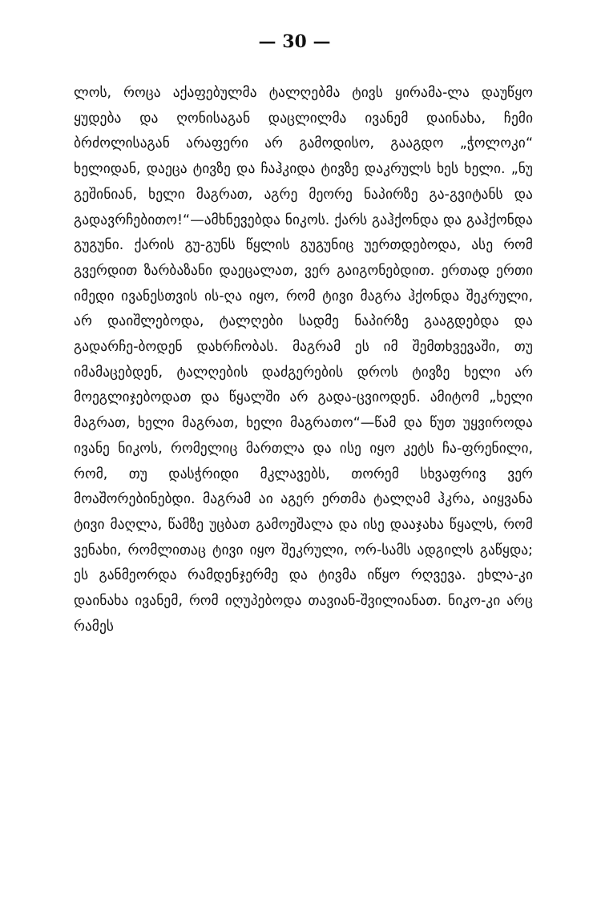— 30 —
ლოს, როცა აქაფებულმა ტალღებმა ტივს ყირამა-ლა დაუწყო ყუდება და ღონისაგან დაცლილმა ივანემ დაინახა, ჩემი ბრძოლისაგან არაფერი არ გამოდისო, გააგდო „ჭოლოკი“ ხელიდან, დაეცა ტივზე და ჩაჰკიდა ტივზე დაკრულს ხეს ხელი. „ნუ გეშინიან, ხელი მაგრათ, აგრე მეორე ნაპირზე გა-გვიტანს და გადავრჩებითო!“—ამხნევებდა ნიკოს. ქარს გაჰქონდა და გაჰქონდა გუგუნი. ქარის გუ-გუნს წყლის გუგუნიც უერთდებოდა, ასე რომ გვერდით ზარბაზანი დაეცალათ, ვერ გაიგონებდით. ერთად ერთი იმედი ივანესთვის ის-ღა იყო, რომ ტივი მაგრა ჰქონდა შეკრული, არ დაიშლებოდა, ტალღები სადმე ნაპირზე გააგდებდა და გადარჩე-ბოდენ დახრჩობას. მაგრამ ეს იმ შემთხვევაში, თუ იმამაცებდენ, ტალღების დაძგერების დროს ტივზე ხელი არ მოეგლიჯებოდათ და წყალში არ გადა-ცვიოდენ. ამიტომ „ხელი მაგრათ, ხელი მაგრათ, ხელი მაგრათო“—წამ და წუთ უყვიროდა ივანე ნიკოს, რომელიც მართლა და ისე იყო კეტს ჩა-ფრენილი, რომ, თუ დასჭრიდი მკლავებს, თორემ სხვაფრივ ვერ მოაშორებინებდი. მაგრამ აი აგერ ერთმა ტალღამ ჰკრა, აიყვანა ტივი მაღლა, წამზე უცბათ გამოეშალა და ისე დააჯახა წყალს, რომ ვენახი, რომლითაც ტივი იყო შეკრული, ორ-სამს ადგილს გაწყდა; ეს განმეორდა რამდენჯერმე და ტივმა იწყო რღვევა. ეხლა-კი დაინახა ივანემ, რომ იღუპებოდა თავიან-შვილიანათ. ნიკო-კი არც რამეს